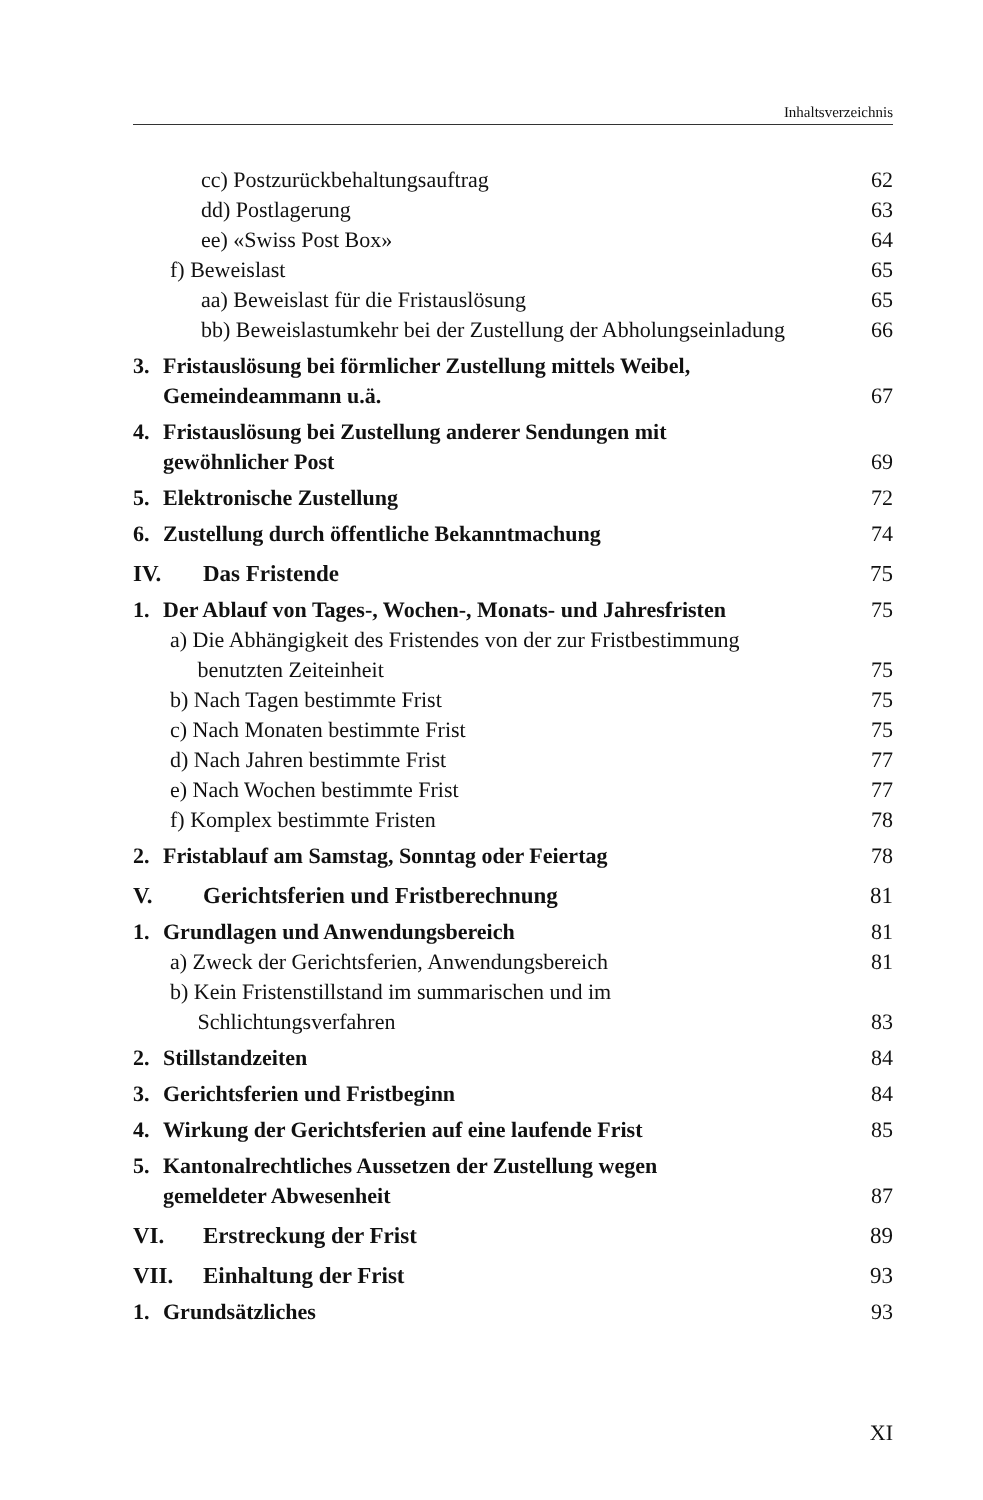Inhaltsverzeichnis
cc) Postzurückbehaltungsauftrag 62
dd) Postlagerung 63
ee) «Swiss Post Box» 64
f) Beweislast 65
aa) Beweislast für die Fristauslösung 65
bb) Beweislastumkehr bei der Zustellung der Abholungseinladung 66
3. Fristauslösung bei förmlicher Zustellung mittels Weibel,
Gemeindeammann u.ä. 67
4. Fristauslösung bei Zustellung anderer Sendungen mit
gewöhnlicher Post 69
5. Elektronische Zustellung 72
6. Zustellung durch öffentliche Bekanntmachung 74
IV. Das Fristende 75
1. Der Ablauf von Tages-, Wochen-, Monats- und Jahresfristen 75
a) Die Abhängigkeit des Fristendes von der zur Fristbestimmung
benutzten Zeiteinheit 75
b) Nach Tagen bestimmte Frist 75
c) Nach Monaten bestimmte Frist 75
d) Nach Jahren bestimmte Frist 77
e) Nach Wochen bestimmte Frist 77
f) Komplex bestimmte Fristen 78
2. Fristablauf am Samstag, Sonntag oder Feiertag 78
V. Gerichtsferien und Fristberechnung 81
1. Grundlagen und Anwendungsbereich 81
a) Zweck der Gerichtsferien, Anwendungsbereich 81
b) Kein Fristenstillstand im summarischen und im
Schlichtungsverfahren 83
2. Stillstandzeiten 84
3. Gerichtsferien und Fristbeginn 84
4. Wirkung der Gerichtsferien auf eine laufende Frist 85
5. Kantonalrechtliches Aussetzen der Zustellung wegen
gemeldeter Abwesenheit 87
VI. Erstreckung der Frist 89
VII. Einhaltung der Frist 93
1. Grundsätzliches 93
XI